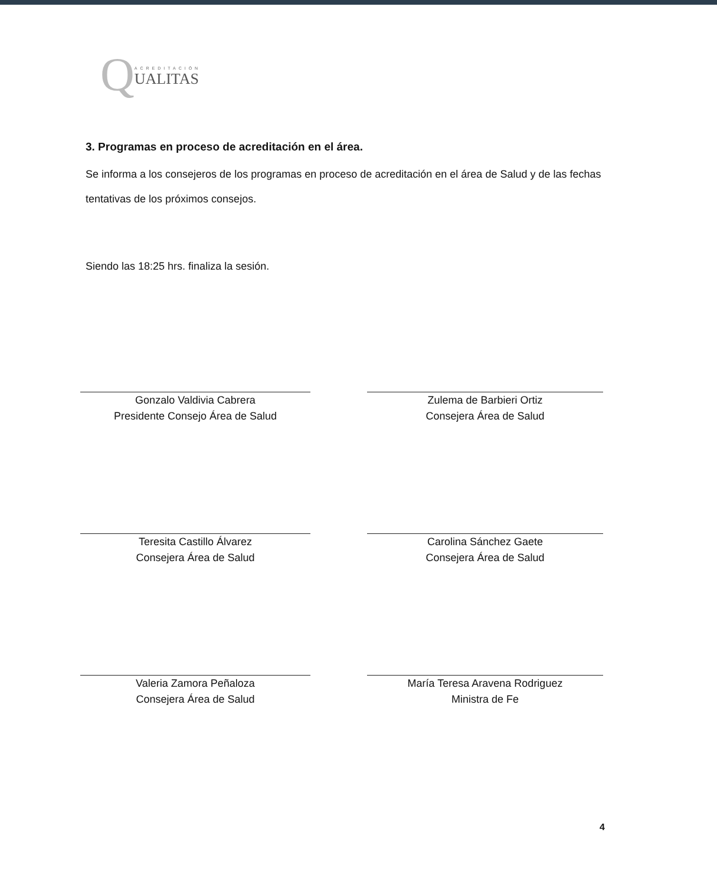Q
ACREDITACIÓN
UALITAS
3. Programas en proceso de acreditación en el área.
Se informa a los consejeros de los programas en proceso de acreditación en el área de Salud y de las fechas tentativas de los próximos consejos.
Siendo las 18:25 hrs. finaliza la sesión.
Gonzalo Valdivia Cabrera
Presidente Consejo Área de Salud
Zulema de Barbieri Ortiz
Consejera Área de Salud
Teresita Castillo Álvarez
Consejera Área de Salud
Carolina Sánchez Gaete
Consejera Área de Salud
Valeria Zamora Peñaloza
Consejera Área de Salud
María Teresa Aravena Rodriguez
Ministra de Fe
4